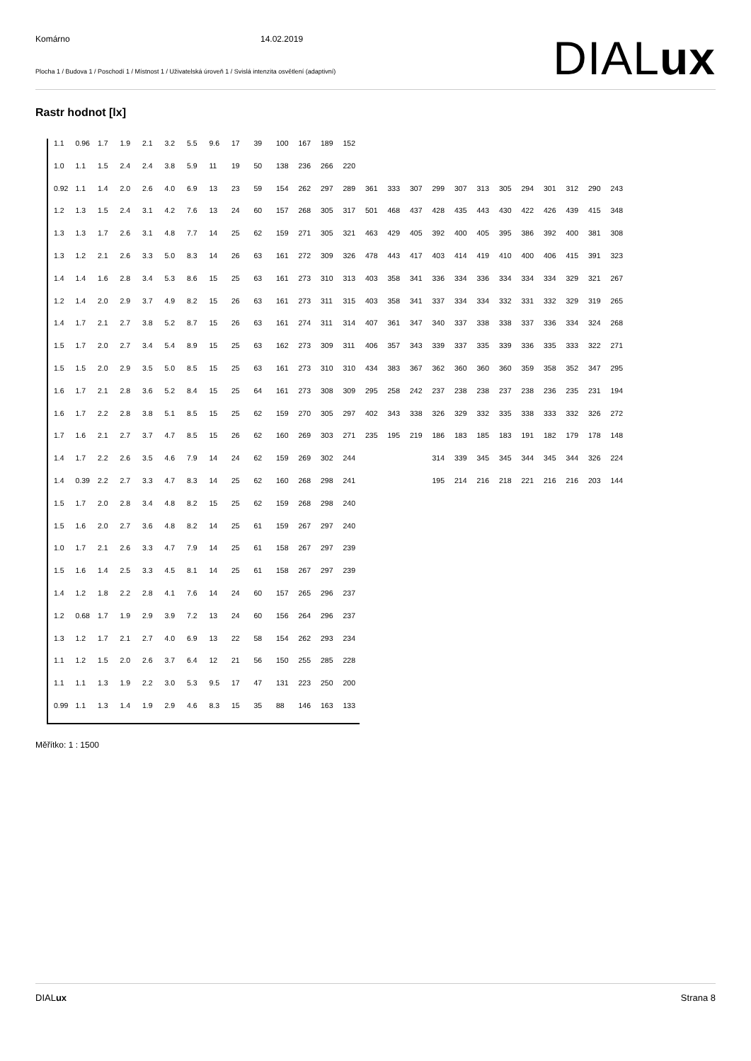Komárno 14.02.2019
Plocha 1 / Budova 1 / Poschodí 1 / Místnost 1 / Uživatelská úroveň 1 / Svislá intenzita osvětlení (adaptivní)
DIALux
Rastr hodnot [lx]
| 1.1 | 0.96 | 1.7 | 1.9 | 2.1 | 3.2 | 5.5 | 9.6 | 17 | 39 | 100 | 167 | 189 | 152 | | | | | | | | | | | | |
| 1.0 | 1.1 | 1.5 | 2.4 | 2.4 | 3.8 | 5.9 | 11 | 19 | 50 | 138 | 236 | 266 | 220 | | | | | | | | | | | | |
| 0.92 | 1.1 | 1.4 | 2.0 | 2.6 | 4.0 | 6.9 | 13 | 23 | 59 | 154 | 262 | 297 | 289 | 361 | 333 | 307 | 299 | 307 | 313 | 305 | 294 | 301 | 312 | 290 | 243 |
| 1.2 | 1.3 | 1.5 | 2.4 | 3.1 | 4.2 | 7.6 | 13 | 24 | 60 | 157 | 268 | 305 | 317 | 501 | 468 | 437 | 428 | 435 | 443 | 430 | 422 | 426 | 439 | 415 | 348 |
| 1.3 | 1.3 | 1.7 | 2.6 | 3.1 | 4.8 | 7.7 | 14 | 25 | 62 | 159 | 271 | 305 | 321 | 463 | 429 | 405 | 392 | 400 | 405 | 395 | 386 | 392 | 400 | 381 | 308 |
| 1.3 | 1.2 | 2.1 | 2.6 | 3.3 | 5.0 | 8.3 | 14 | 26 | 63 | 161 | 272 | 309 | 326 | 478 | 443 | 417 | 403 | 414 | 419 | 410 | 400 | 406 | 415 | 391 | 323 |
| 1.4 | 1.4 | 1.6 | 2.8 | 3.4 | 5.3 | 8.6 | 15 | 25 | 63 | 161 | 273 | 310 | 313 | 403 | 358 | 341 | 336 | 334 | 336 | 334 | 334 | 334 | 329 | 321 | 267 |
| 1.2 | 1.4 | 2.0 | 2.9 | 3.7 | 4.9 | 8.2 | 15 | 26 | 63 | 161 | 273 | 311 | 315 | 403 | 358 | 341 | 337 | 334 | 334 | 332 | 331 | 332 | 329 | 319 | 265 |
| 1.4 | 1.7 | 2.1 | 2.7 | 3.8 | 5.2 | 8.7 | 15 | 26 | 63 | 161 | 274 | 311 | 314 | 407 | 361 | 347 | 340 | 337 | 338 | 338 | 337 | 336 | 334 | 324 | 268 |
| 1.5 | 1.7 | 2.0 | 2.7 | 3.4 | 5.4 | 8.9 | 15 | 25 | 63 | 162 | 273 | 309 | 311 | 406 | 357 | 343 | 339 | 337 | 335 | 339 | 336 | 335 | 333 | 322 | 271 |
| 1.5 | 1.5 | 2.0 | 2.9 | 3.5 | 5.0 | 8.5 | 15 | 25 | 63 | 161 | 273 | 310 | 310 | 434 | 383 | 367 | 362 | 360 | 360 | 360 | 359 | 358 | 352 | 347 | 295 |
| 1.6 | 1.7 | 2.1 | 2.8 | 3.6 | 5.2 | 8.4 | 15 | 25 | 64 | 161 | 273 | 308 | 309 | 295 | 258 | 242 | 237 | 238 | 238 | 237 | 238 | 236 | 235 | 231 | 194 |
| 1.6 | 1.7 | 2.2 | 2.8 | 3.8 | 5.1 | 8.5 | 15 | 25 | 62 | 159 | 270 | 305 | 297 | 402 | 343 | 338 | 326 | 329 | 332 | 335 | 338 | 333 | 332 | 326 | 272 |
| 1.7 | 1.6 | 2.1 | 2.7 | 3.7 | 4.7 | 8.5 | 15 | 26 | 62 | 160 | 269 | 303 | 271 | 235 | 195 | 219 | 186 | 183 | 185 | 183 | 191 | 182 | 179 | 178 | 148 |
| 1.4 | 1.7 | 2.2 | 2.6 | 3.5 | 4.6 | 7.9 | 14 | 24 | 62 | 159 | 269 | 302 | 244 | | | | 314 | 339 | 345 | 345 | 344 | 345 | 344 | 326 | 224 |
| 1.4 | 0.39 | 2.2 | 2.7 | 3.3 | 4.7 | 8.3 | 14 | 25 | 62 | 160 | 268 | 298 | 241 | | | | 195 | 214 | 216 | 218 | 221 | 216 | 216 | 203 | 144 |
| 1.5 | 1.7 | 2.0 | 2.8 | 3.4 | 4.8 | 8.2 | 15 | 25 | 62 | 159 | 268 | 298 | 240 | | | | | | | | | | | | |
| 1.5 | 1.6 | 2.0 | 2.7 | 3.6 | 4.8 | 8.2 | 14 | 25 | 61 | 159 | 267 | 297 | 240 | | | | | | | | | | | | |
| 1.0 | 1.7 | 2.1 | 2.6 | 3.3 | 4.7 | 7.9 | 14 | 25 | 61 | 158 | 267 | 297 | 239 | | | | | | | | | | | | |
| 1.5 | 1.6 | 1.4 | 2.5 | 3.3 | 4.5 | 8.1 | 14 | 25 | 61 | 158 | 267 | 297 | 239 | | | | | | | | | | | | |
| 1.4 | 1.2 | 1.8 | 2.2 | 2.8 | 4.1 | 7.6 | 14 | 24 | 60 | 157 | 265 | 296 | 237 | | | | | | | | | | | | |
| 1.2 | 0.68 | 1.7 | 1.9 | 2.9 | 3.9 | 7.2 | 13 | 24 | 60 | 156 | 264 | 296 | 237 | | | | | | | | | | | | |
| 1.3 | 1.2 | 1.7 | 2.1 | 2.7 | 4.0 | 6.9 | 13 | 22 | 58 | 154 | 262 | 293 | 234 | | | | | | | | | | | | |
| 1.1 | 1.2 | 1.5 | 2.0 | 2.6 | 3.7 | 6.4 | 12 | 21 | 56 | 150 | 255 | 285 | 228 | | | | | | | | | | | | |
| 1.1 | 1.1 | 1.3 | 1.9 | 2.2 | 3.0 | 5.3 | 9.5 | 17 | 47 | 131 | 223 | 250 | 200 | | | | | | | | | | | | |
| 0.99 | 1.1 | 1.3 | 1.4 | 1.9 | 2.9 | 4.6 | 8.3 | 15 | 35 | 88 | 146 | 163 | 133 | | | | | | | | | | | | |
Měřítko: 1 : 1500
DIALux Strana 8